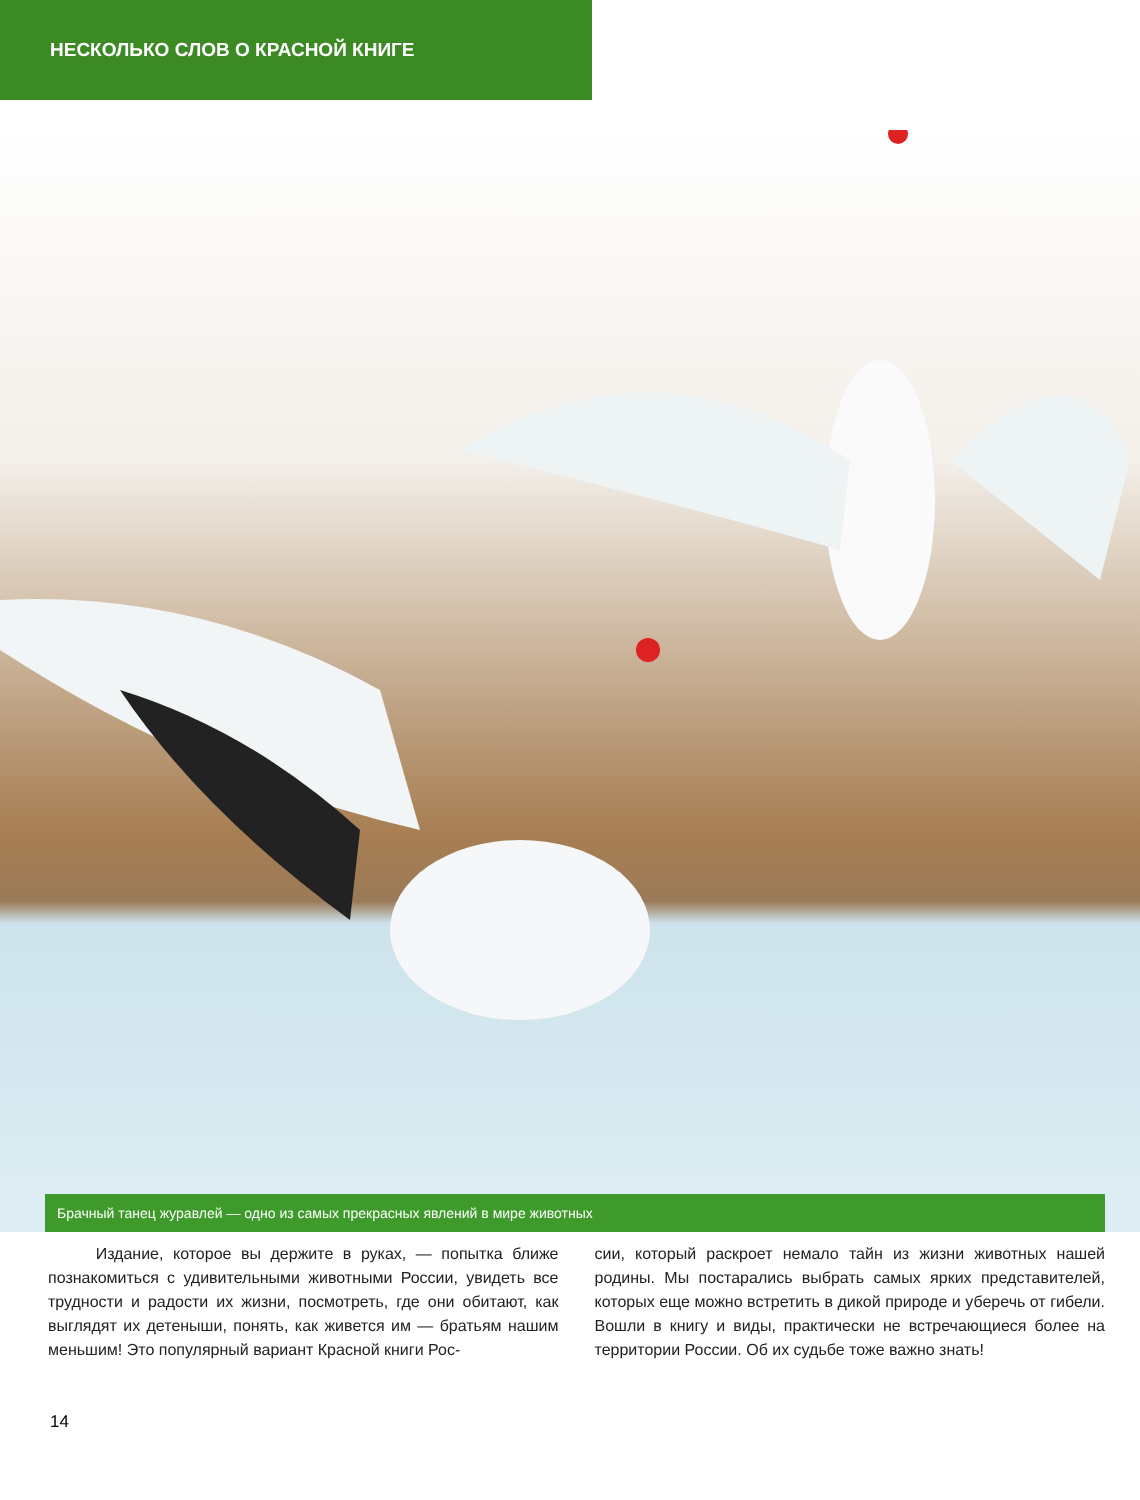НЕСКОЛЬКО СЛОВ О КРАСНОЙ КНИГЕ
Брачный танец журавлей — одно из самых прекрасных явлений в мире животных
Издание, которое вы держите в руках, — попытка ближе познакомиться с удивительными животными России, увидеть все трудности и радости их жизни, посмотреть, где они обитают, как выглядят их детеныши, понять, как живется им — братьям нашим меньшим! Это популярный вариант Красной книги Рос-
сии, который раскроет немало тайн из жизни животных нашей родины. Мы постарались выбрать самых ярких представителей, которых еще можно встретить в дикой природе и уберечь от гибели. Вошли в книгу и виды, практически не встречающиеся более на территории России. Об их судьбе тоже важно знать!
14